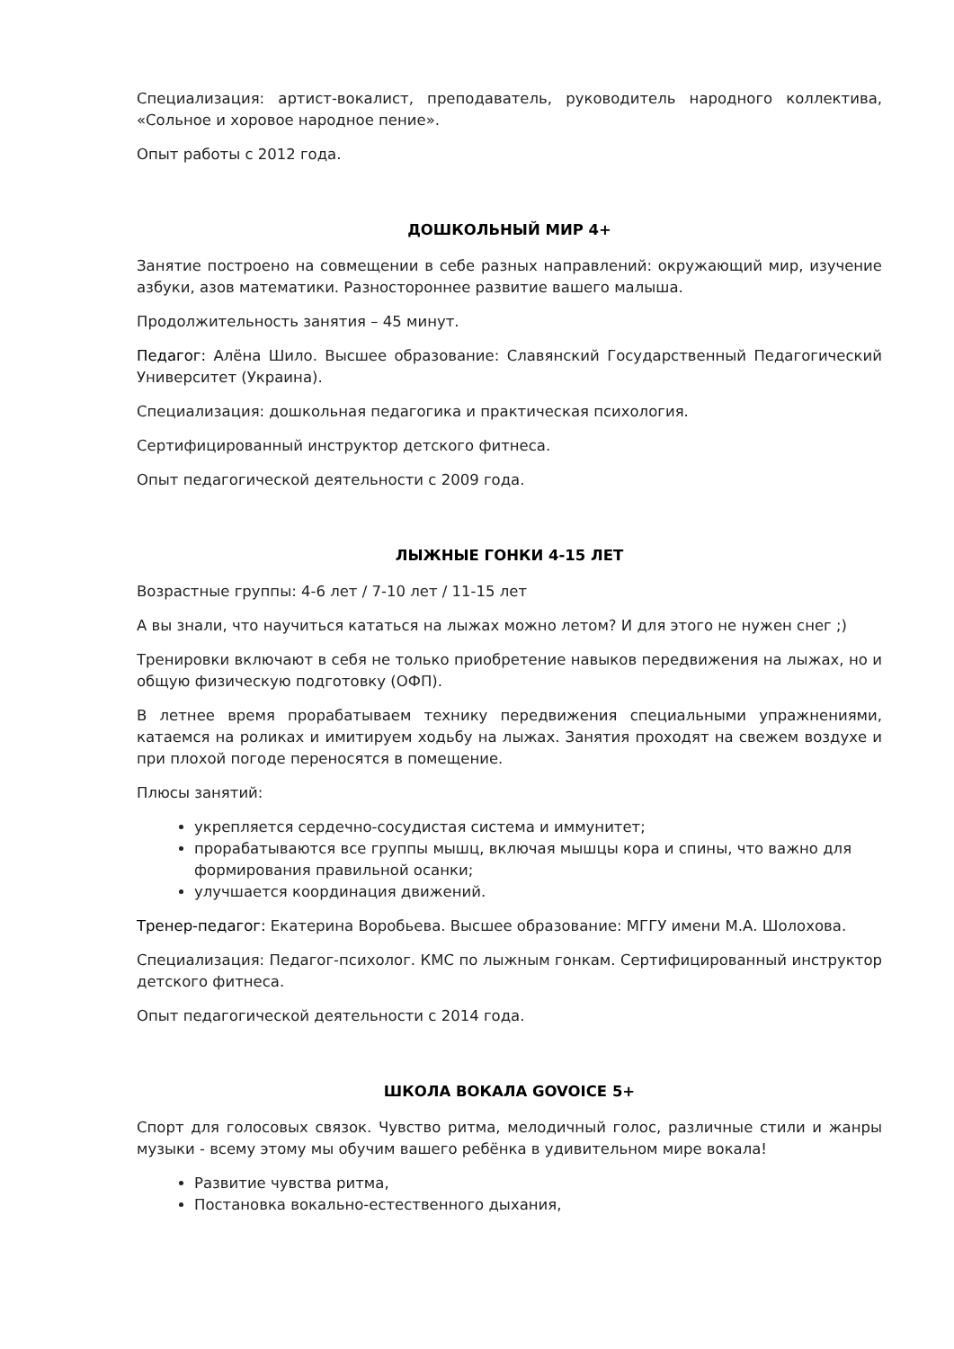Специализация: артист-вокалист, преподаватель, руководитель народного коллектива, «Сольное и хоровое народное пение».
Опыт работы с 2012 года.
ДОШКОЛЬНЫЙ МИР 4+
Занятие построено на совмещении в себе разных направлений: окружающий мир, изучение азбуки, азов математики. Разностороннее развитие вашего малыша.
Продолжительность занятия – 45 минут.
Педагог: Алёна Шило. Высшее образование: Славянский Государственный Педагогический Университет (Украина).
Специализация: дошкольная педагогика и практическая психология.
Сертифицированный инструктор детского фитнеса.
Опыт педагогической деятельности с 2009 года.
ЛЫЖНЫЕ ГОНКИ 4-15 ЛЕТ
Возрастные группы: 4-6 лет / 7-10 лет / 11-15 лет
А вы знали, что научиться кататься на лыжах можно летом? И для этого не нужен снег ;)
Тренировки включают в себя не только приобретение навыков передвижения на лыжах, но и общую физическую подготовку (ОФП).
В летнее время прорабатываем технику передвижения специальными упражнениями, катаемся на роликах и имитируем ходьбу на лыжах. Занятия проходят на свежем воздухе и при плохой погоде переносятся в помещение.
Плюсы занятий:
укрепляется сердечно-сосудистая система и иммунитет;
прорабатываются все группы мышц, включая мышцы кора и спины, что важно для формирования правильной осанки;
улучшается координация движений.
Тренер-педагог: Екатерина Воробьева. Высшее образование: МГГУ имени М.А. Шолохова.
Специализация: Педагог-психолог. КМС по лыжным гонкам. Сертифицированный инструктор детского фитнеса.
Опыт педагогической деятельности с 2014 года.
ШКОЛА ВОКАЛА GOVOICE 5+
Спорт для голосовых связок. Чувство ритма, мелодичный голос, различные стили и жанры музыки - всему этому мы обучим вашего ребёнка в удивительном мире вокала!
Развитие чувства ритма,
Постановка вокально-естественного дыхания,